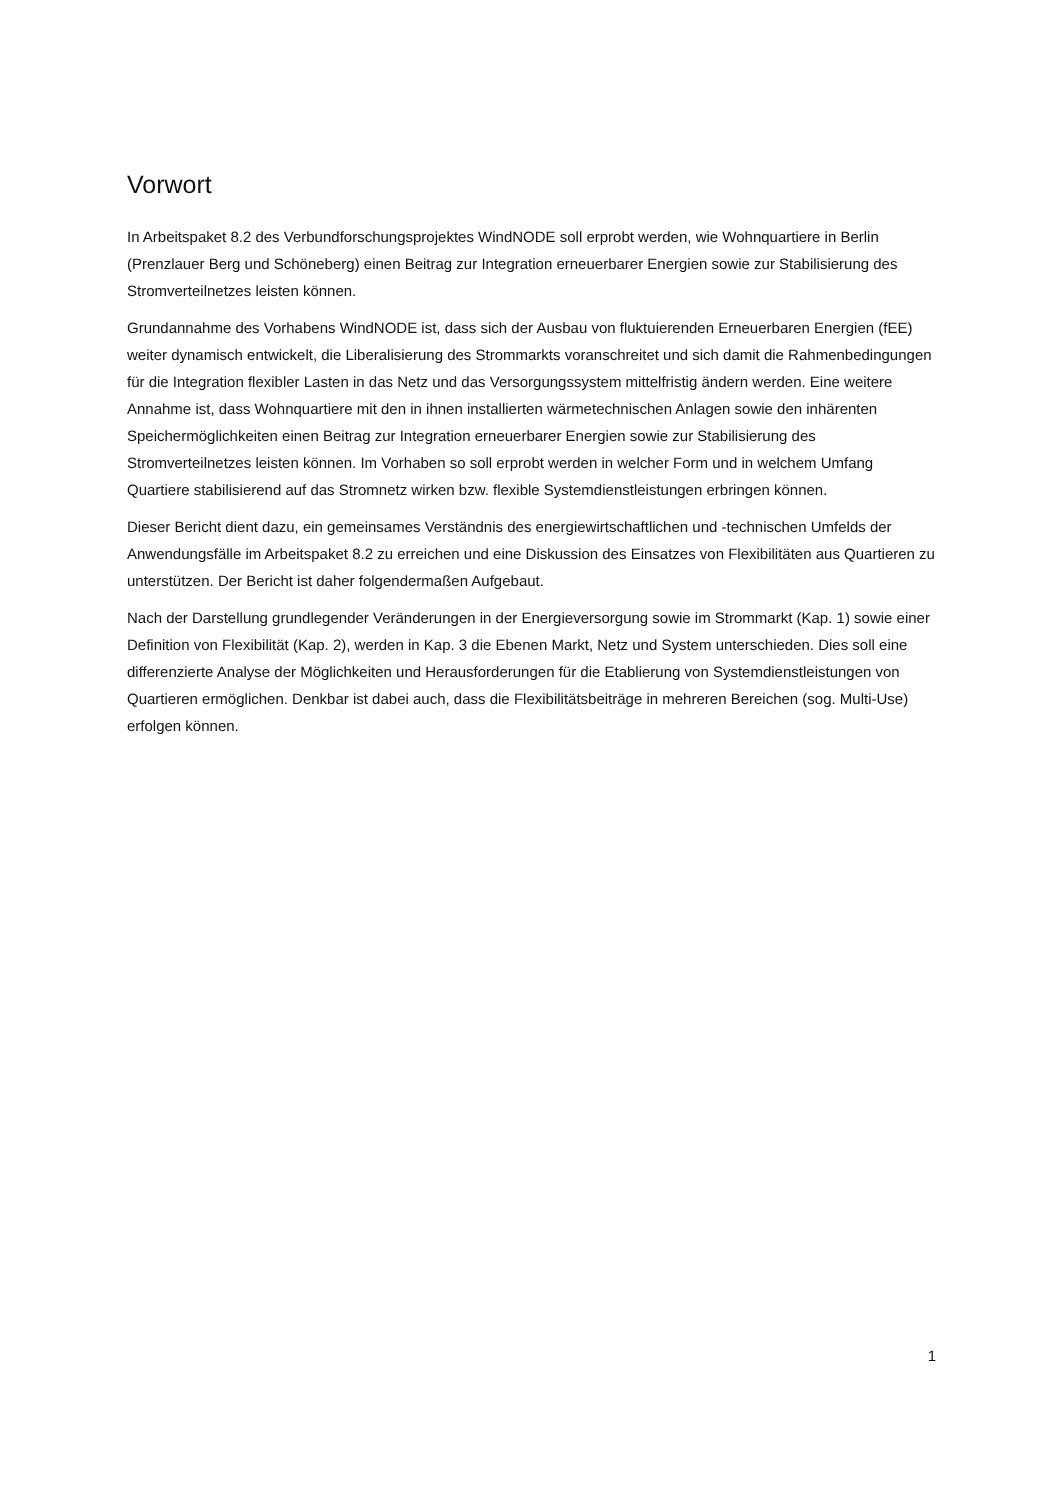Vorwort
In Arbeitspaket 8.2 des Verbundforschungsprojektes WindNODE soll erprobt werden, wie Wohnquartiere in Berlin (Prenzlauer Berg und Schöneberg) einen Beitrag zur Integration erneuerbarer Energien sowie zur Stabilisierung des Stromverteilnetzes leisten können.
Grundannahme des Vorhabens WindNODE ist, dass sich der Ausbau von fluktuierenden Erneuerbaren Energien (fEE) weiter dynamisch entwickelt, die Liberalisierung des Strommarkts voranschreitet und sich damit die Rahmenbedingungen für die Integration flexibler Lasten in das Netz und das Versorgungssystem mittelfristig ändern werden. Eine weitere Annahme ist, dass Wohnquartiere mit den in ihnen installierten wärmetechnischen Anlagen sowie den inhärenten Speichermöglichkeiten einen Beitrag zur Integration erneuerbarer Energien sowie zur Stabilisierung des Stromverteilnetzes leisten können. Im Vorhaben so soll erprobt werden in welcher Form und in welchem Umfang Quartiere stabilisierend auf das Stromnetz wirken bzw. flexible Systemdienstleistungen erbringen können.
Dieser Bericht dient dazu, ein gemeinsames Verständnis des energiewirtschaftlichen und -technischen Umfelds der Anwendungsfälle im Arbeitspaket 8.2 zu erreichen und eine Diskussion des Einsatzes von Flexibilitäten aus Quartieren zu unterstützen. Der Bericht ist daher folgendermaßen Aufgebaut.
Nach der Darstellung grundlegender Veränderungen in der Energieversorgung sowie im Strommarkt (Kap. 1) sowie einer Definition von Flexibilität (Kap. 2), werden in Kap. 3 die Ebenen Markt, Netz und System unterschieden. Dies soll eine differenzierte Analyse der Möglichkeiten und Herausforderungen für die Etablierung von Systemdienstleistungen von Quartieren ermöglichen. Denkbar ist dabei auch, dass die Flexibilitätsbeiträge in mehreren Bereichen (sog. Multi-Use) erfolgen können.
1